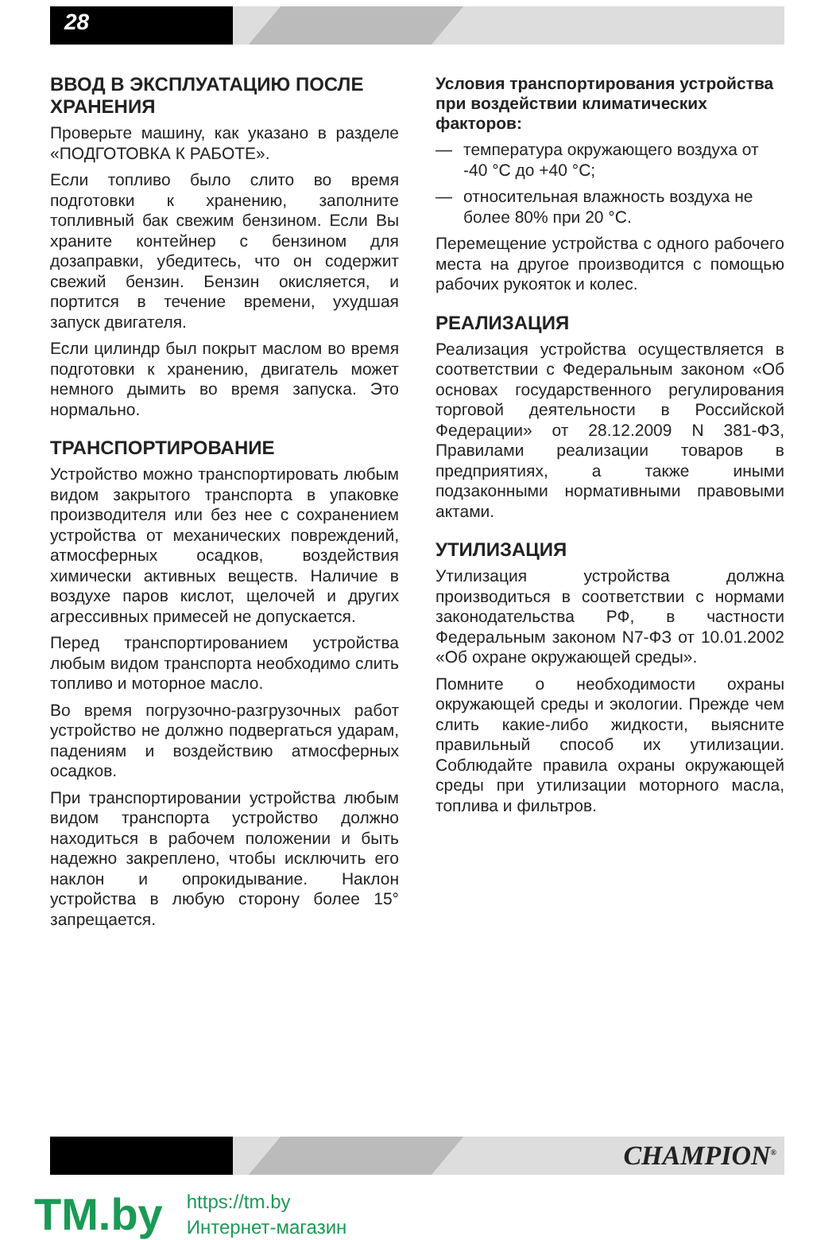28
ВВОД В ЭКСПЛУАТАЦИЮ ПОСЛЕ ХРАНЕНИЯ
Проверьте машину, как указано в разделе «ПОДГОТОВКА К РАБОТЕ».
Если топливо было слито во время подготовки к хранению, заполните топливный бак свежим бензином. Если Вы храните контейнер с бензином для дозаправки, убедитесь, что он содержит свежий бензин. Бензин окисляется, и портится в течение времени, ухудшая запуск двигателя.
Если цилиндр был покрыт маслом во время подготовки к хранению, двигатель может немного дымить во время запуска. Это нормально.
ТРАНСПОРТИРОВАНИЕ
Устройство можно транспортировать любым видом закрытого транспорта в упаковке производителя или без нее с сохранением устройства от механических повреждений, атмосферных осадков, воздействия химически активных веществ. Наличие в воздухе паров кислот, щелочей и других агрессивных примесей не допускается.
Перед транспортированием устройства любым видом транспорта необходимо слить топливо и моторное масло.
Во время погрузочно-разгрузочных работ устройство не должно подвергаться ударам, падениям и воздействию атмосферных осадков.
При транспортировании устройства любым видом транспорта устройство должно находиться в рабочем положении и быть надежно закреплено, чтобы исключить его наклон и опрокидывание. Наклон устройства в любую сторону более 15° запрещается.
Условия транспортирования устройства при воздействии климатических факторов:
— температура окружающего воздуха от -40 °С до +40 °С;
— относительная влажность воздуха не более 80% при 20 °С.
Перемещение устройства с одного рабочего места на другое производится с помощью рабочих рукояток и колес.
РЕАЛИЗАЦИЯ
Реализация устройства осуществляется в соответствии с Федеральным законом «Об основах государственного регулирования торговой деятельности в Российской Федерации» от 28.12.2009 N 381-ФЗ, Правилами реализации товаров в предприятиях, а также иными подзаконными нормативными правовыми актами.
УТИЛИЗАЦИЯ
Утилизация устройства должна производиться в соответствии с нормами законодательства РФ, в частности Федеральным законом N7-ФЗ от 10.01.2002 «Об охране окружающей среды».
Помните о необходимости охраны окружающей среды и экологии. Прежде чем слить какие-либо жидкости, выясните правильный способ их утилизации. Соблюдайте правила охраны окружающей среды при утилизации моторного масла, топлива и фильтров.
CHAMPION<sup>®</sup>
TM.by
https://tm.by
Интернет-магазин